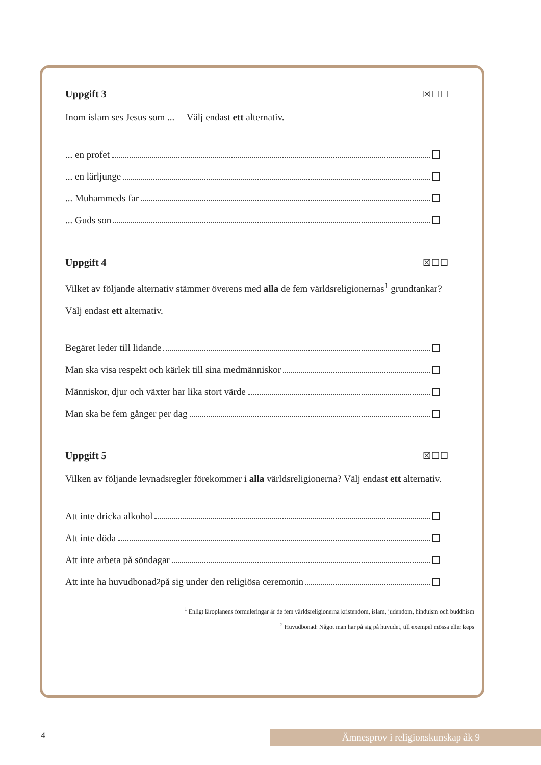Uppgift 3 ☒☐☐
Inom islam ses Jesus som ... Välj endast ett alternativ.
... en profet
... en lärljunge
... Muhammeds far
... Guds son
Uppgift 4 ☒☐☐
Vilket av följande alternativ stämmer överens med alla de fem världsreligionernas<sup>1</sup> grundtankar? Välj endast ett alternativ.
Begäret leder till lidande
Man ska visa respekt och kärlek till sina medmänniskor
Människor, djur och växter har lika stort värde
Man ska be fem gånger per dag
Uppgift 5 ☒☐☐
Vilken av följande levnadsregler förekommer i alla världsreligionerna? Välj endast ett alternativ.
Att inte dricka alkohol
Att inte döda
Att inte arbeta på söndagar
Att inte ha huvudbonad<sup>2</sup> på sig under den religiösa ceremonin
<sup>1</sup> Enligt läroplanens formuleringar är de fem världsreligionerna kristendom, islam, judendom, hinduism och buddhism
<sup>2</sup> Huvudbonad: Något man har på sig på huvudet, till exempel mössa eller keps
4 Ämnesprov i religionskunskap åk 9